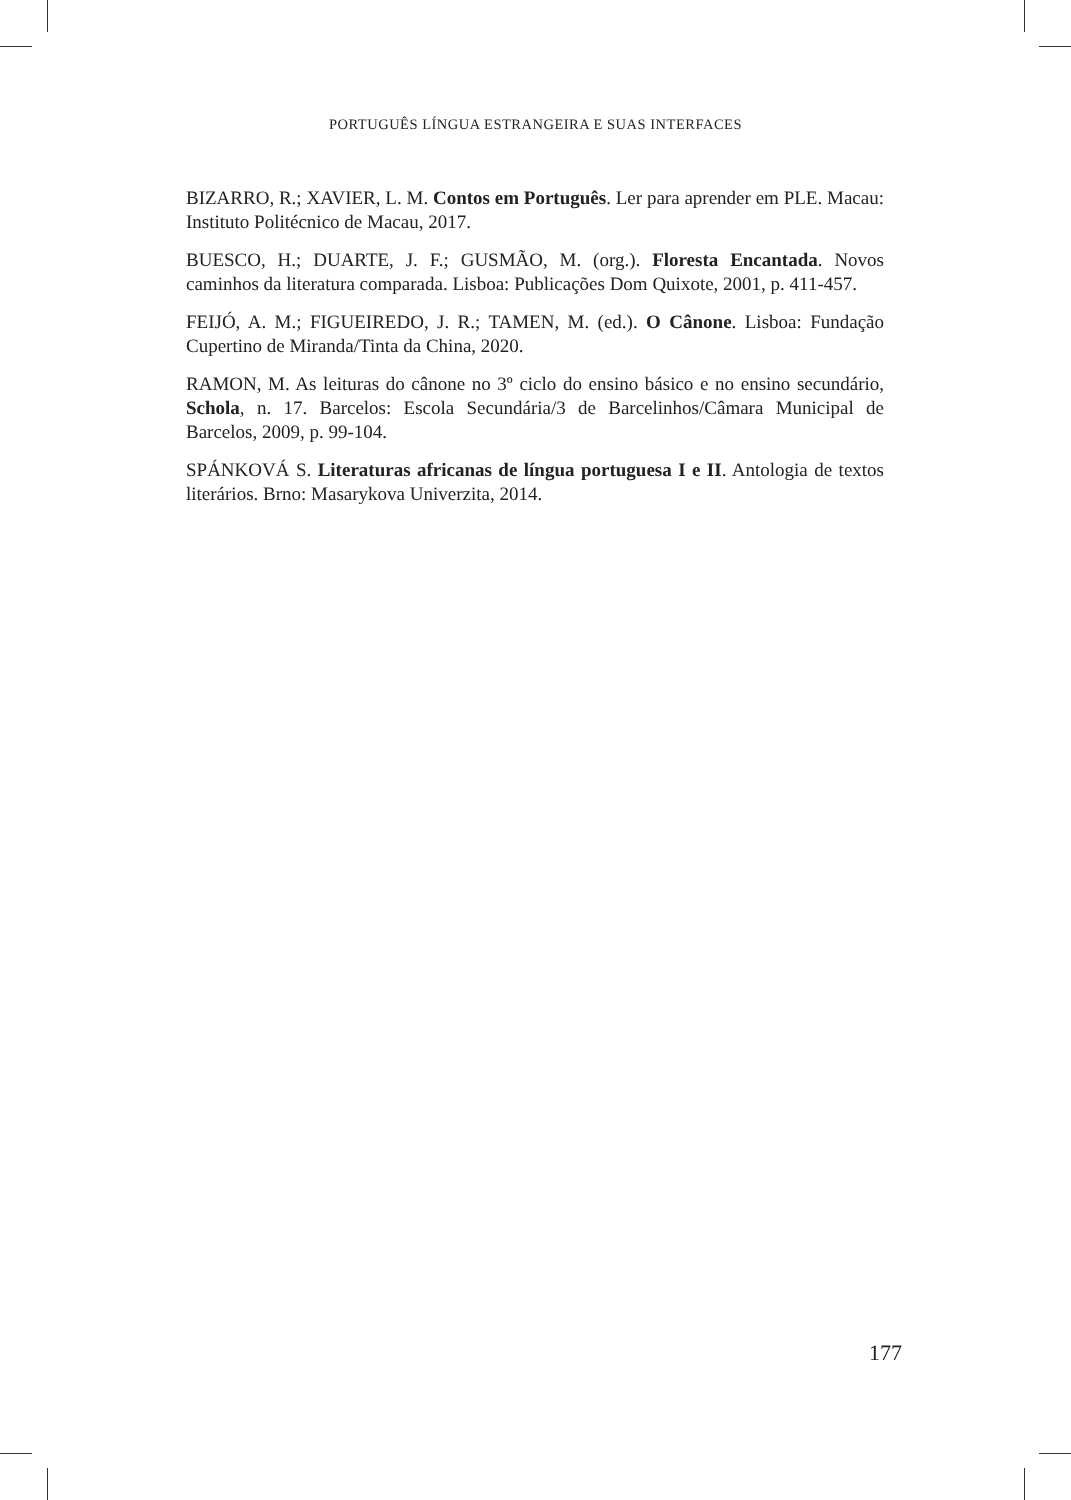PORTUGUÊS LÍNGUA ESTRANGEIRA E SUAS INTERFACES
BIZARRO, R.; XAVIER, L. M. Contos em Português. Ler para aprender em PLE. Macau: Instituto Politécnico de Macau, 2017.
BUESCO, H.; DUARTE, J. F.; GUSMÃO, M. (org.). Floresta Encantada. Novos caminhos da literatura comparada. Lisboa: Publicações Dom Quixote, 2001, p. 411-457.
FEIJÓ, A. M.; FIGUEIREDO, J. R.; TAMEN, M. (ed.). O Cânone. Lisboa: Fundação Cupertino de Miranda/Tinta da China, 2020.
RAMON, M. As leituras do cânone no 3º ciclo do ensino básico e no ensino secundário, Schola, n. 17. Barcelos: Escola Secundária/3 de Barcelinhos/Câmara Municipal de Barcelos, 2009, p. 99-104.
SPÁNKOVÁ S. Literaturas africanas de língua portuguesa I e II. Antologia de textos literários. Brno: Masarykova Univerzita, 2014.
177